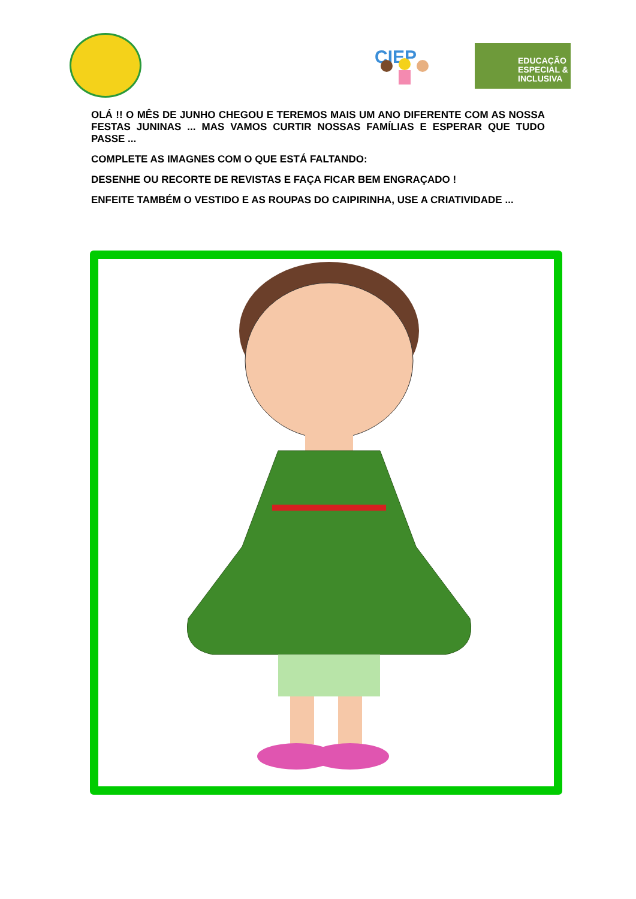CIEP
EDUCAÇÃO
ESPECIAL &
INCLUSIVA
OLÁ !! O MÊS DE JUNHO CHEGOU E TEREMOS MAIS UM ANO DIFERENTE COM AS NOSSA FESTAS JUNINAS ... MAS VAMOS CURTIR NOSSAS FAMÍLIAS E ESPERAR QUE TUDO PASSE ...
COMPLETE AS IMAGNES COM O QUE ESTÁ FALTANDO:
DESENHE OU RECORTE DE REVISTAS E FAÇA FICAR BEM ENGRAÇADO !
ENFEITE TAMBÉM O VESTIDO E AS ROUPAS DO CAIPIRINHA, USE A CRIATIVIDADE ...